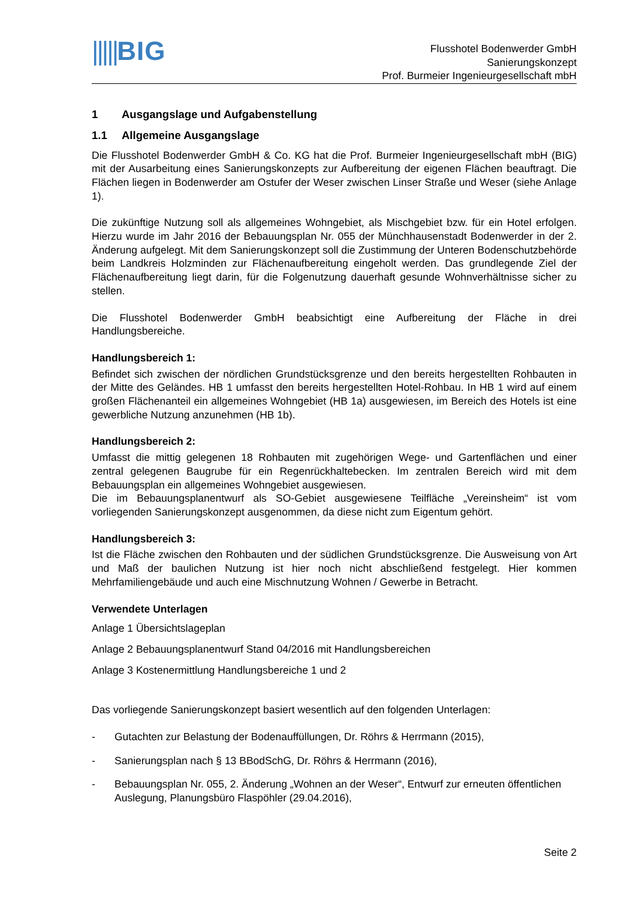|||||BIG
Flusshotel Bodenwerder GmbH
Sanierungskonzept
Prof. Burmeier Ingenieurgesellschaft mbH
1 Ausgangslage und Aufgabenstellung
1.1 Allgemeine Ausgangslage
Die Flusshotel Bodenwerder GmbH & Co. KG hat die Prof. Burmeier Ingenieurgesellschaft mbH (BIG) mit der Ausarbeitung eines Sanierungskonzepts zur Aufbereitung der eigenen Flächen beauftragt. Die Flächen liegen in Bodenwerder am Ostufer der Weser zwischen Linser Straße und Weser (siehe Anlage 1).
Die zukünftige Nutzung soll als allgemeines Wohngebiet, als Mischgebiet bzw. für ein Hotel erfolgen. Hierzu wurde im Jahr 2016 der Bebauungsplan Nr. 055 der Münchhausenstadt Bodenwerder in der 2. Änderung aufgelegt. Mit dem Sanierungskonzept soll die Zustimmung der Unteren Bodenschutzbehörde beim Landkreis Holzminden zur Flächenaufbereitung eingeholt werden. Das grundlegende Ziel der Flächenaufbereitung liegt darin, für die Folgenutzung dauerhaft gesunde Wohnverhältnisse sicher zu stellen.
Die Flusshotel Bodenwerder GmbH beabsichtigt eine Aufbereitung der Fläche in drei Handlungsbereiche.
Handlungsbereich 1:
Befindet sich zwischen der nördlichen Grundstücksgrenze und den bereits hergestellten Rohbauten in der Mitte des Geländes. HB 1 umfasst den bereits hergestellten Hotel-Rohbau. In HB 1 wird auf einem großen Flächenanteil ein allgemeines Wohngebiet (HB 1a) ausgewiesen, im Bereich des Hotels ist eine gewerbliche Nutzung anzunehmen (HB 1b).
Handlungsbereich 2:
Umfasst die mittig gelegenen 18 Rohbauten mit zugehörigen Wege- und Gartenflächen und einer zentral gelegenen Baugrube für ein Regenrückhaltebecken. Im zentralen Bereich wird mit dem Bebauungsplan ein allgemeines Wohngebiet ausgewiesen.
Die im Bebauungsplanentwurf als SO-Gebiet ausgewiesene Teilfläche „Vereinsheim“ ist vom vorliegenden Sanierungskonzept ausgenommen, da diese nicht zum Eigentum gehört.
Handlungsbereich 3:
Ist die Fläche zwischen den Rohbauten und der südlichen Grundstücksgrenze. Die Ausweisung von Art und Maß der baulichen Nutzung ist hier noch nicht abschließend festgelegt. Hier kommen Mehrfamiliengebäude und auch eine Mischnutzung Wohnen / Gewerbe in Betracht.
Verwendete Unterlagen
Anlage 1 Übersichtslageplan
Anlage 2 Bebauungsplanentwurf Stand 04/2016 mit Handlungsbereichen
Anlage 3 Kostenermittlung Handlungsbereiche 1 und 2
Das vorliegende Sanierungskonzept basiert wesentlich auf den folgenden Unterlagen:
- Gutachten zur Belastung der Bodenauffüllungen, Dr. Röhrs & Herrmann (2015),
- Sanierungsplan nach § 13 BBodSchG, Dr. Röhrs & Herrmann (2016),
- Bebauungsplan Nr. 055, 2. Änderung „Wohnen an der Weser“, Entwurf zur erneuten öffentlichen Auslegung, Planungsbüro Flaspöhler (29.04.2016),
Seite 2